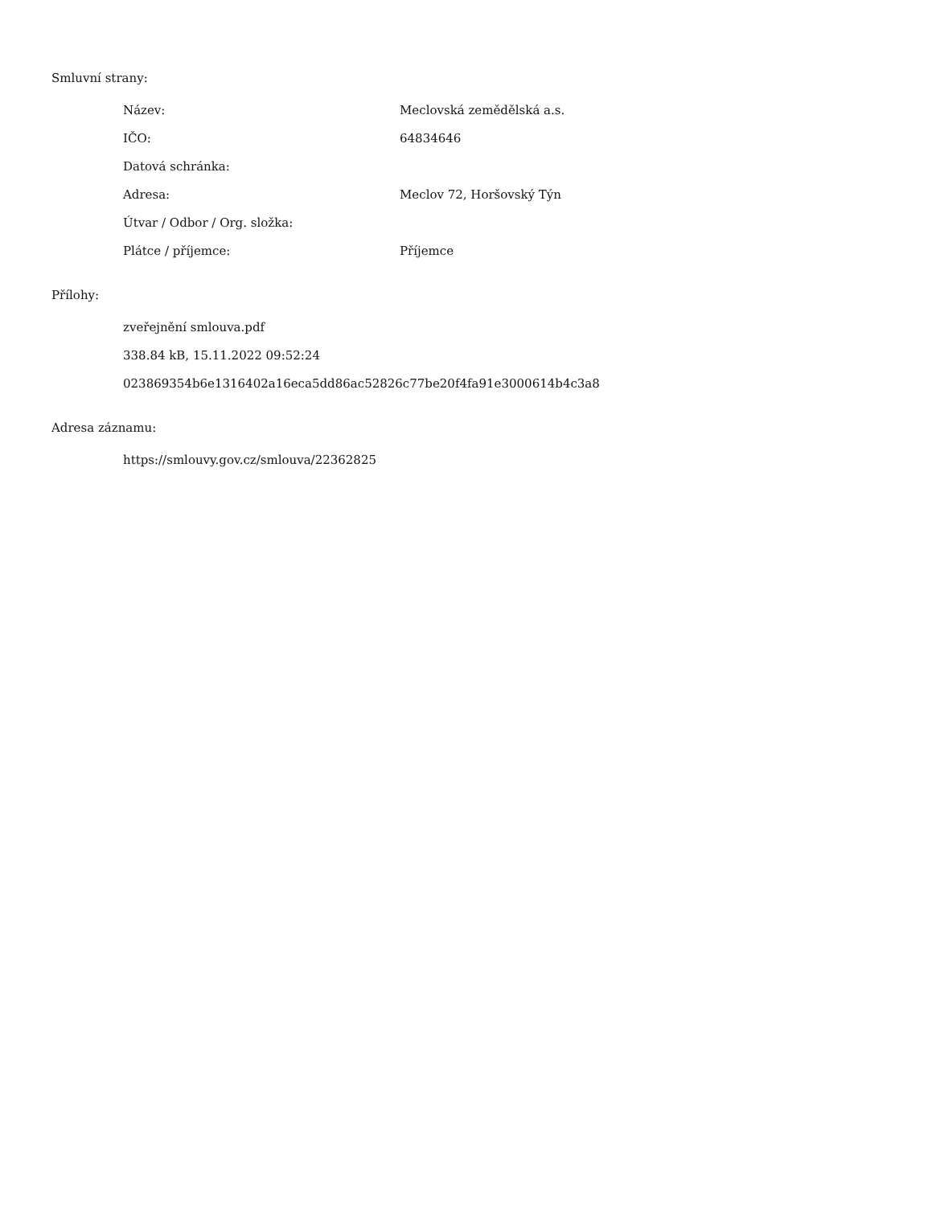Smluvní strany:
| Název: | Meclovská zemědělská a.s. |
| IČO: | 64834646 |
| Datová schránka: | |
| Adresa: | Meclov 72, Horšovský Týn |
| Útvar / Odbor / Org. složka: | |
| Plátce / příjemce: | Příjemce |
Přílohy:
zveřejnění smlouva.pdf
338.84 kB, 15.11.2022 09:52:24
023869354b6e1316402a16eca5dd86ac52826c77be20f4fa91e3000614b4c3a8
Adresa záznamu:
https://smlouvy.gov.cz/smlouva/22362825